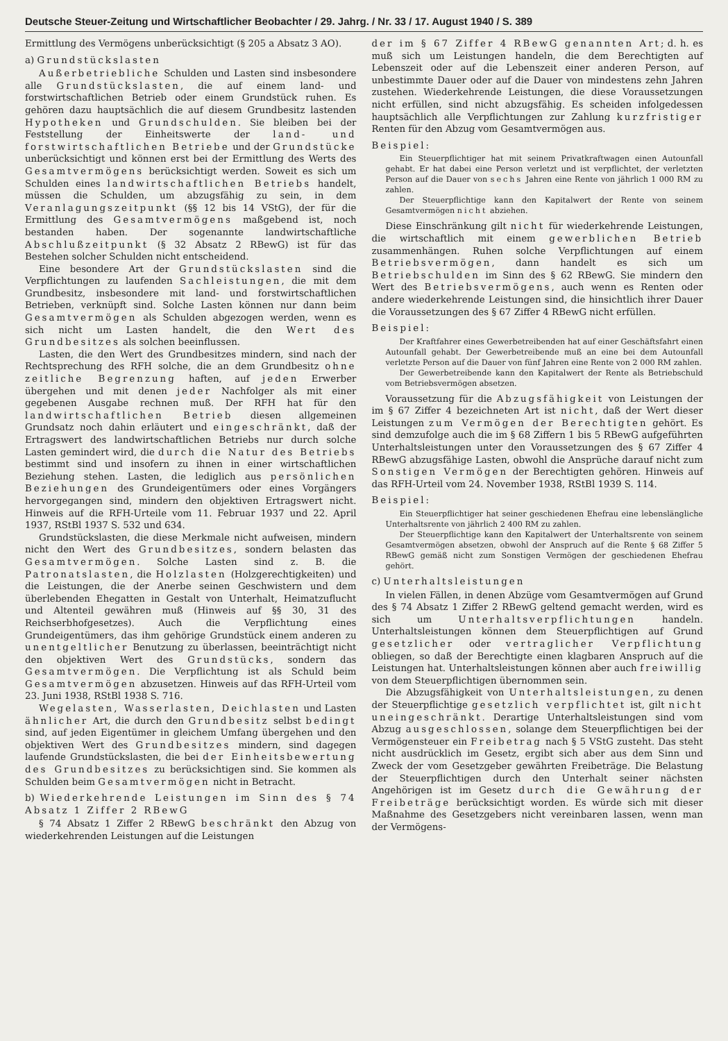Deutsche Steuer-Zeitung und Wirtschaftlicher Beobachter / 29. Jahrg. / Nr. 33 / 17. August 1940 / S. 389
Ermittlung des Vermögens unberücksichtigt (§ 205 a Absatz 3 AO).
a) Grundstückslasten
Außerbetriebliche Schulden und Lasten sind insbesondere alle Grundstückslasten, die auf einem land- und forstwirtschaftlichen Betrieb oder einem Grundstück ruhen. Es gehören dazu hauptsächlich die auf diesem Grundbesitz lastenden Hypotheken und Grundschulden. Sie bleiben bei der Feststellung der Einheitswerte der land- und forstwirtschaftlichen Betriebe und der Grundstücke unberücksichtigt und können erst bei der Ermittlung des Werts des Gesamtvermögens berücksichtigt werden. Soweit es sich um Schulden eines landwirtschaftlichen Betriebs handelt, müssen die Schulden, um abzugsfähig zu sein, in dem Veranlagungszeitpunkt (§§ 12 bis 14 VStG), der für die Ermittlung des Gesamtvermögens maßgebend ist, noch bestanden haben. Der sogenannte landwirtschaftliche Abschlußzeitpunkt (§ 32 Absatz 2 RBewG) ist für das Bestehen solcher Schulden nicht entscheidend.
Eine besondere Art der Grundstückslasten sind die Verpflichtungen zu laufenden Sachleistungen, die mit dem Grundbesitz, insbesondere mit land- und forstwirtschaftlichen Betrieben, verknüpft sind. Solche Lasten können nur dann beim Gesamtvermögen als Schulden abgezogen werden, wenn es sich nicht um Lasten handelt, die den Wert des Grundbesitzes als solchen beeinflussen.
Lasten, die den Wert des Grundbesitzes mindern, sind nach der Rechtsprechung des RFH solche, die an dem Grundbesitz ohne zeitliche Begrenzung haften, auf jeden Erwerber übergehen und mit denen jeder Nachfolger als mit einer gegebenen Ausgabe rechnen muß. Der RFH hat für den landwirtschaftlichen Betrieb diesen allgemeinen Grundsatz noch dahin erläutert und eingeschränkt, daß der Ertragswert des landwirtschaftlichen Betriebs nur durch solche Lasten gemindert wird, die durch die Natur des Betriebs bestimmt sind und insofern zu ihnen in einer wirtschaftlichen Beziehung stehen. Lasten, die lediglich aus persönlichen Beziehungen des Grundeigentümers oder eines Vorgängers hervorgegangen sind, mindern den objektiven Ertragswert nicht. Hinweis auf die RFH-Urteile vom 11. Februar 1937 und 22. April 1937, RStBl 1937 S. 532 und 634.
Grundstückslasten, die diese Merkmale nicht aufweisen, mindern nicht den Wert des Grundbesitzes, sondern belasten das Gesamtvermögen. Solche Lasten sind z. B. die Patronatslasten, die Holzlasten (Holzgerechtigkeiten) und die Leistungen, die der Anerbe seinen Geschwistern und dem überlebenden Ehegatten in Gestalt von Unterhalt, Heimatzuflucht und Altenteil gewähren muß (Hinweis auf §§ 30, 31 des Reichserbhofgesetzes). Auch die Verpflichtung eines Grundeigentümers, das ihm gehörige Grundstück einem anderen zu unentgeltlicher Benutzung zu überlassen, beeinträchtigt nicht den objektiven Wert des Grundstücks, sondern das Gesamtvermögen. Die Verpflichtung ist als Schuld beim Gesamtvermögen abzusetzen. Hinweis auf das RFH-Urteil vom 23. Juni 1938, RStBl 1938 S. 716.
Wegelasten, Wasserlasten, Deichlasten und Lasten ähnlicher Art, die durch den Grundbesitz selbst bedingt sind, auf jeden Eigentümer in gleichem Umfang übergehen und den objektiven Wert des Grundbesitzes mindern, sind dagegen laufende Grundstückslasten, die bei der Einheitsbewertung des Grundbesitzes zu berücksichtigen sind. Sie kommen als Schulden beim Gesamtvermögen nicht in Betracht.
b) Wiederkehrende Leistungen im Sinn des § 74 Absatz 1 Ziffer 2 RBewG
§ 74 Absatz 1 Ziffer 2 RBewG beschränkt den Abzug von wiederkehrenden Leistungen auf die Leistungen
der im § 67 Ziffer 4 RBewG genannten Art; d. h. es muß sich um Leistungen handeln, die dem Berechtigten auf Lebenszeit oder auf die Lebenszeit einer anderen Person, auf unbestimmte Dauer oder auf die Dauer von mindestens zehn Jahren zustehen. Wiederkehrende Leistungen, die diese Voraussetzungen nicht erfüllen, sind nicht abzugsfähig. Es scheiden infolgedessen hauptsächlich alle Verpflichtungen zur Zahlung kurzfristiger Renten für den Abzug vom Gesamtvermögen aus.
Beispiel:
Ein Steuerpflichtiger hat mit seinem Privatkraftwagen einen Autounfall gehabt. Er hat dabei eine Person verletzt und ist verpflichtet, der verletzten Person auf die Dauer von sechs Jahren eine Rente von jährlich 1 000 RM zu zahlen.
Der Steuerpflichtige kann den Kapitalwert der Rente von seinem Gesamtvermögen nicht abziehen.
Diese Einschränkung gilt nicht für wiederkehrende Leistungen, die wirtschaftlich mit einem gewerblichen Betrieb zusammenhängen. Ruhen solche Verpflichtungen auf einem Betriebsvermögen, dann handelt es sich um Betriebschulden im Sinn des § 62 RBewG. Sie mindern den Wert des Betriebsvermögens, auch wenn es Renten oder andere wiederkehrende Leistungen sind, die hinsichtlich ihrer Dauer die Voraussetzungen des § 67 Ziffer 4 RBewG nicht erfüllen.
Beispiel:
Der Kraftfahrer eines Gewerbetreibenden hat auf einer Geschäftsfahrt einen Autounfall gehabt. Der Gewerbetreibende muß an eine bei dem Autounfall verletzte Person auf die Dauer von fünf Jahren eine Rente von 2 000 RM zahlen.
Der Gewerbetreibende kann den Kapitalwert der Rente als Betriebschuld vom Betriebsvermögen absetzen.
Voraussetzung für die Abzugsfähigkeit von Leistungen der im § 67 Ziffer 4 bezeichneten Art ist nicht, daß der Wert dieser Leistungen zum Vermögen der Berechtigten gehört. Es sind demzufolge auch die im § 68 Ziffern 1 bis 5 RBewG aufgeführten Unterhaltsleistungen unter den Voraussetzungen des § 67 Ziffer 4 RBewG abzugsfähige Lasten, obwohl die Ansprüche darauf nicht zum Sonstigen Vermögen der Berechtigten gehören. Hinweis auf das RFH-Urteil vom 24. November 1938, RStBl 1939 S. 114.
Beispiel:
Ein Steuerpflichtiger hat seiner geschiedenen Ehefrau eine lebenslängliche Unterhaltsrente von jährlich 2 400 RM zu zahlen.
Der Steuerpflichtige kann den Kapitalwert der Unterhaltsrente von seinem Gesamtvermögen absetzen, obwohl der Anspruch auf die Rente § 68 Ziffer 5 RBewG gemäß nicht zum Sonstigen Vermögen der geschiedenen Ehefrau gehört.
c) Unterhaltsleistungen
In vielen Fällen, in denen Abzüge vom Gesamtvermögen auf Grund des § 74 Absatz 1 Ziffer 2 RBewG geltend gemacht werden, wird es sich um Unterhaltsverpflichtungen handeln. Unterhaltsleistungen können dem Steuerpflichtigen auf Grund gesetzlicher oder vertraglicher Verpflichtung obliegen, so daß der Berechtigte einen klagbaren Anspruch auf die Leistungen hat. Unterhaltsleistungen können aber auch freiwillig von dem Steuerpflichtigen übernommen sein.
Die Abzugsfähigkeit von Unterhaltsleistungen, zu denen der Steuerpflichtige gesetzlich verpflichtet ist, gilt nicht uneingeschränkt. Derartige Unterhaltsleistungen sind vom Abzug ausgeschlossen, solange dem Steuerpflichtigen bei der Vermögensteuer ein Freibetrag nach § 5 VStG zusteht. Das steht nicht ausdrücklich im Gesetz, ergibt sich aber aus dem Sinn und Zweck der vom Gesetzgeber gewährten Freibeträge. Die Belastung der Steuerpflichtigen durch den Unterhalt seiner nächsten Angehörigen ist im Gesetz durch die Gewährung der Freibeträge berücksichtigt worden. Es würde sich mit dieser Maßnahme des Gesetzgebers nicht vereinbaren lassen, wenn man der Vermögens-